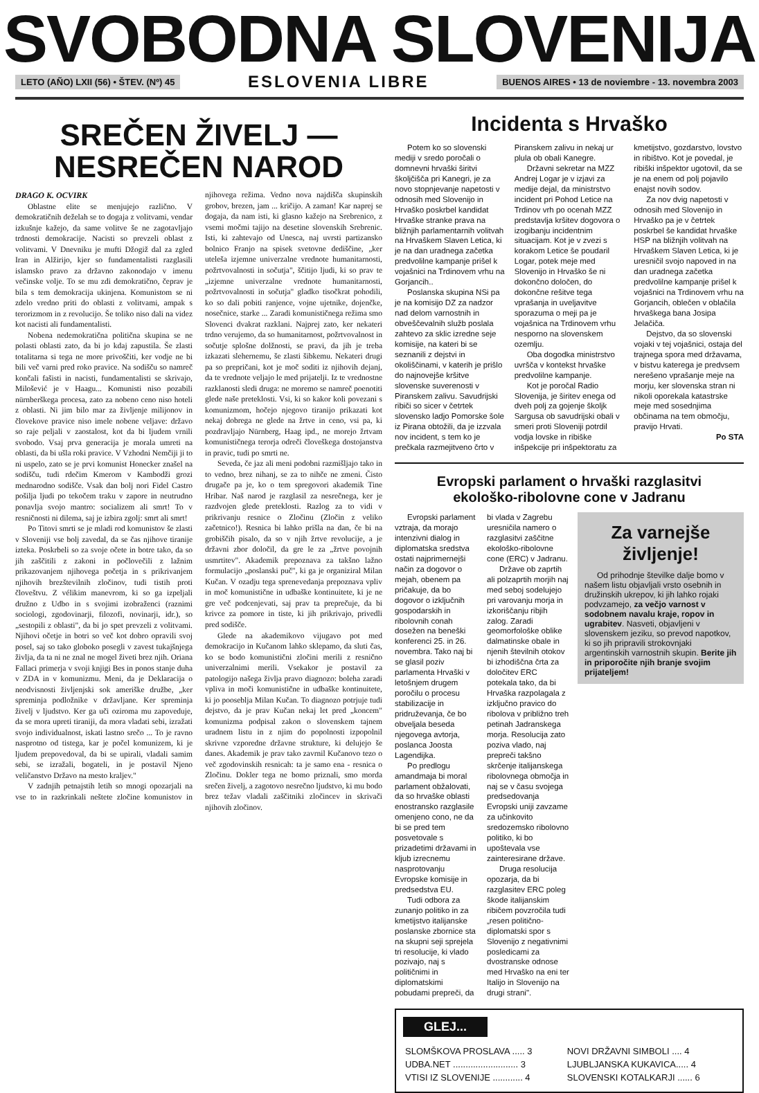SVOBODNA SLOVENIJA
LETO (AÑO) LXII (56) • ŠTEV. (Nº) 45 ESLOVENIA LIBRE BUENOS AIRES • 13 de noviembre - 13. novembra 2003
SREČEN ŽIVELJ —
NESREČEN NAROD
DRAGO K. OCVIRK
Oblastne elite se menjujejo različno. V demokratičnih deželah se to dogaja z volitvami, vendar izkušnje kažejo, da same volitve še ne zagotavljajo trdnosti demokracije. Nacisti so prevzeli oblast z volitvami. V Dnevniku je mufti Džogiž dal za zgled Iran in Alžirijo, kjer so fundamentalisti razglasili islamsko pravo za državno zakonodajo v imenu večinske volje. To se mu zdi demokratično, čeprav je bila s tem demokracija ukinjena. Komunistom se ni zdelo vredno priti do oblasti z volitvami, ampak s terorizmom in z revolucijo. Še toliko niso dali na videz kot nacisti ali fundamentalisti.
Nobena nedemokratična politična skupina se ne polasti oblasti zato, da bi jo kdaj zapustila. Še zlasti totalitarna si tega ne more privoščiti, ker vodje ne bi bili več varni pred roko pravice. Na sodišču so namreč končali fašisti in nacisti, fundamentalisti se skrivajo, Milošević je v Haagu... Komunisti niso pozabili nürnberškega procesa, zato za nobeno ceno niso hoteli z oblasti. Ni jim bilo mar za življenje milijonov in človekove pravice niso imele nobene veljave: državo so raje peljali v zaostalost, kot da bi ljudem vrnili svobodo. Vsaj prva generacija je morala umreti na oblasti, da bi ušla roki pravice. V Vzhodni Nemčiji ji to ni uspelo, zato se je prvi komunist Honecker znašel na sodišču, tudi rdečim Kmerom v Kambodži grozi mednarodno sodišče. Vsak dan bolj nori Fidel Castro pošilja ljudi po tekočem traku v zapore in neutrudno ponavlja svojo mantro: socializem ali smrt! To v resničnosti ni dilema, saj je izbira zgolj: smrt ali smrt!
Po Titovi smrti se je mladi rod komunistov še zlasti v Sloveniji vse bolj zavedal, da se čas njihove tiranije izteka. Poskrbeli so za svoje očete in botre tako, da so jih zaščitili z zakoni in počlovečili z lažnim prikazovanjem njihovega početja in s prikrivanjem njihovih brezštevilnih zločinov, tudi tistih proti človeštvu. Z vélikim manevrom, ki so ga izpeljali družno z Udbo in s svojimi izobraženci (raznimi sociologi, zgodovinarji, filozofi, novinarji, idr.), so „sestopili z oblasti", da bi jo spet prevzeli z volitvami. Njihovi očetje in botri so več kot dobro opravili svoj posel, saj so tako globoko posegli v zavest tukajšnjega življa, da ta ni ne znal ne mogel živeti brez njih. Oriana Fallaci primerja v svoji knjigi Bes in ponos stanje duha v ZDA in v komunizmu. Meni, da je Deklaracija o neodvisnosti življenjski sok ameriške družbe, „ker spreminja podložnike v državljane. Ker spreminja živelj v ljudstvo. Ker ga uči oziroma mu zapoveduje, da se mora upreti tiraniji, da mora vladati sebi, izražati svojo individualnost, iskati lastno srečo ... To je ravno nasprotno od tistega, kar je počel komunizem, ki je ljudem prepovedoval, da bi se upirali, vladali samim sebi, se izražali, bogateli, in je postavil Njeno veličanstvo Državo na mesto kraljev."
V zadnjih petnajstih letih so mnogi opozarjali na vse to in razkrinkali neštete zločine komunistov in njihovega režima. Vedno nova najdišča skupinskih grobov, brezen, jam ... kričijo. A zaman! Kar naprej se dogaja, da nam isti, ki glasno kažejo na Srebrenico, z vsemi močmi tajijo na desetine slovenskih Srebrenic. Isti, ki zahtevajo od Unesca, naj uvrsti partizansko bolnico Franjo na spisek svetovne dediščine, „ker uteleša izjemne univerzalne vrednote humanitarnosti, požrtvovalnosti in sočutja", ščitijo ljudi, ki so prav te „izjemne univerzalne vrednote humanitarnosti, požrtvovalnosti in sočutja" gladko tisočkrat pohodili, ko so dali pobiti ranjence, vojne ujetnike, dojenčke, nosečnice, starke ... Zaradi komunističnega režima smo Slovenci dvakrat razklani. Najprej zato, ker nekateri trdno verujemo, da so humanitarnost, požrtvovalnost in sočutje splošne dolžnosti, se pravi, da jih je treba izkazati slehernemu, še zlasti šibkemu. Nekateri drugi pa so prepričani, kot je moč soditi iz njihovih dejanj, da te vrednote veljajo le med prijatelji. Iz te vrednostne razklanosti sledi druga: ne moremo se namreč poenotiti glede naše preteklosti. Vsi, ki so kakor koli povezani s komunizmom, hočejo njegovo tiranijo prikazati kot nekaj dobrega ne glede na žrtve in ceno, vsi pa, ki pozdravljajo Nürnberg, Haag ipd., ne morejo žrtvam komunističnega terorja odreči človeškega dostojanstva in pravic, tudi po smrti ne.
Seveda, če jaz ali meni podobni razmišljajo tako in to vedno, brez nihanj, se za to nihče ne zmeni. Čisto drugače pa je, ko o tem spregovori akademik Tine Hribar. Naš narod je razglasil za nesrečnega, ker je razdvojen glede preteklosti. Razlog za to vidi v prikrivanju resnice o Zločinu (Zločin z veliko začetnico!). Resnica bi lahko prišla na dan, če bi na grobiščih pisalo, da so v njih žrtve revolucije, a je državni zbor določil, da gre le za „žrtve povojnih usmrtitev". Akademik prepoznava za takšno lažno formulacijo „poslanski puč", ki ga je organiziral Milan Kučan. V ozadju tega sprenevedanja prepoznava vpliv in moč komunistične in udbaške kontinuitete, ki je ne gre več podcenjevati, saj prav ta preprečuje, da bi krivce za pomore in tiste, ki jih prikrivajo, privedli pred sodišče.
Glede na akademikovo vijugavo pot med demokracijo in Kučanom lahko sklepamo, da sluti čas, ko se bodo komunistični zločini merili z resnično univerzalnimi merili. Vsekakor je postavil za patologijo našega življa pravo diagnozo: boleha zaradi vpliva in moči komunistične in udbaške kontinuitete, ki jo pooseblja Milan Kučan. To diagnozo potrjuje tudi dejstvo, da je prav Kučan nekaj let pred „koncem" komunizma podpisal zakon o slovenskem tajnem uradnem listu in z njim do popolnosti izpopolnil skrivne vzporedne državne strukture, ki delujejo še danes. Akademik je prav tako zavrnil Kučanovo tezo o več zgodovinskih resnicah: ta je samo ena - resnica o Zločinu. Dokler tega ne bomo priznali, smo morda srečen živelj, a zagotovo nesrečno ljudstvo, ki mu bodo brez težav vladali zaščitniki zločincev in skrivači njihovih zločinov.
Incidenta s Hrvaško
Potem ko so slovenski mediji v sredo poročali o domnevni hrvaški širitvi školjčišča pri Kanegri, je za novo stopnjevanje napetosti v odnosih med Slovenijo in Hrvaško poskrbel kandidat Hrvaške stranke prava na bližnjih parlamentarnih volitvah na Hrvaškem Slaven Letica, ki je na dan uradnega začetka predvolilne kampanje prišel k vojašnici na Trdinovem vrhu na Gorjancih..
Poslanska skupina NSi pa je na komisijo DZ za nadzor nad delom varnostnih in obveščevalnih služb poslala zahtevo za sklic izredne seje komisije, na kateri bi se seznanili z dejstvi in okoliščinami, v katerih je prišlo do najnovejše kršitve slovenske suverenosti v Piranskem zalivu. Savudrijski ribiči so sicer v četrtek slovensko ladjo Pomorske šole iz Pirana obtožili, da je izzvala nov incident, s tem ko je prečkala razmejitveno črto v Piranskem zalivu in nekaj ur plula ob obali Kanegre.
Državni sekretar na MZZ Andrej Logar je v izjavi za medije dejal, da ministrstvo incident pri Pohod Letice na Trdinov vrh po ocenah MZZ predstavlja kršitev dogovora o izogibanju incidentnim situacijam. Kot je v zvezi s korakom Letice še poudaril Logar, potek meje med Slovenijo in Hrvaško še ni dokončno določen, do dokončne rešitve tega vprašanja in uveljavitve sporazuma o meji pa je vojašnica na Trdinovem vrhu nesporno na slovenskem ozemlju.
Oba dogodka ministrstvo uvršča v kontekst hrvaške predvolilne kampanje.
Kot je poročal Radio Slovenija, je širitev enega od dveh polj za gojenje školjk Sargusa ob savudrijski obali v smeri proti Sloveniji potrdil vodja lovske in ribiške inšpekcije pri inšpektoratu za kmetijstvo, gozdarstvo, lovstvo in ribištvo. Kot je povedal, je ribiški inšpektor ugotovil, da se je na enem od polj pojavilo enajst novih sodov.
Za nov dvig napetosti v odnosih med Slovenijo in Hrvaško pa je v četrtek poskrbel še kandidat hrvaške HSP na bližnjih volitvah na Hrvaškem Slaven Letica, ki je uresničil svojo napoved in na dan uradnega začetka predvolilne kampanje prišel k vojašnici na Trdinovem vrhu na Gorjancih, oblečen v oblačila hrvaškega bana Josipa Jelačiča.
Dejstvo, da so slovenski vojaki v tej vojašnici, ostaja del trajnega spora med državama, v bistvu katerega je predvsem nerešeno vprašanje meje na morju, ker slovenska stran ni nikoli oporekala katastrske meje med sosednjima občinama na tem območju, pravijo Hrvati.
Po STA
Evropski parlament o hrvaški razglasitvi
ekološko-ribolovne cone v Jadranu
Za varnejše življenje!
Od prihodnje številke dalje bomo v našem listu objavljali vrsto osebnih in družinskih ukrepov, ki jih lahko rojaki podvzamejo, za večjo varnost v sodobnem navalu kraje, ropov in ugrabitev. Nasveti, objavljeni v slovenskem jeziku, so prevod napotkov, ki so jih pripravili strokovnjaki argentinskih varnostnih skupin. Berite jih in priporočite njih branje svojim prijateljem!
Evropski parlament vztraja, da morajo intenzivni dialog in diplomatska sredstva ostati najprimernejši način za dogovor o mejah, obenem pa pričakuje, da bo dogovor o izključnih gospodarskih in ribolovnih conah dosežen na beneški konferenci 25. in 26. novembra. Tako naj bi se glasil poziv parlamenta Hrvaški v letošnjem drugem poročilu o procesu stabilizacije in pridruževanja, če bo obveljala beseda njegovega avtorja, poslanca Joosta Lagendijka.
Po predlogu amandmaja bi moral parlament obžalovati, da so hrvaške oblasti enostransko razglasile omenjeno cono, ne da bi se pred tem posvetovale s prizadetimi državami in kljub izrecnemu nasprotovanju Evropske komisije in predsedstva EU.
Tudi odbora za zunanjo politiko in za kmetijstvo italijanske poslanske zbornice sta na skupni seji sprejela tri resolucije, ki vlado pozivajo, naj s političnimi in diplomatskimi pobudami prepreči, da bi vlada v Zagrebu uresničila namero o razglasitvi zaščitne ekološko-ribolovne cone (ERC) v Jadranu.
Države ob zaprtih ali polzaprtih morjih naj med seboj sodelujejo pri varovanju morja in izkoriščanju ribjih zalog. Zaradi geomorfološke oblike dalmatinske obale in njenih številnih otokov bi izhodiščna črta za določitev ERC potekala tako, da bi Hrvaška razpolagala z izključno pravico do ribolova v približno treh petinah Jadranskega morja. Resolucija zato poziva vlado, naj prepreči takšno skrčenje italijanskega ribolovnega območja in naj se v času svojega predsedovanja Evropski uniji zavzame za učinkovito sredozemsko ribolovno politiko, ki bo upoštevala vse zainteresirane države.
Druga resolucija opozarja, da bi razglasitev ERC poleg škode italijanskim ribičem povzročila tudi „resen politično-diplomatski spor s Slovenijo z negativnimi posledicami za dvostranske odnose med Hrvaško na eni ter Italijo in Slovenijo na drugi strani".
GLEJ...
| SLOMŠKOVA PROSLAVA ..... 3 | NOVI DRŽAVNI SIMBOLI .... 4 |
| UDBA.NET .......................... 3 | LJUBLJANSKA KUKAVICA..... 4 |
| VTISI IZ SLOVENIJE ............ 4 | SLOVENSKI KOTALKARJI ...... 6 |